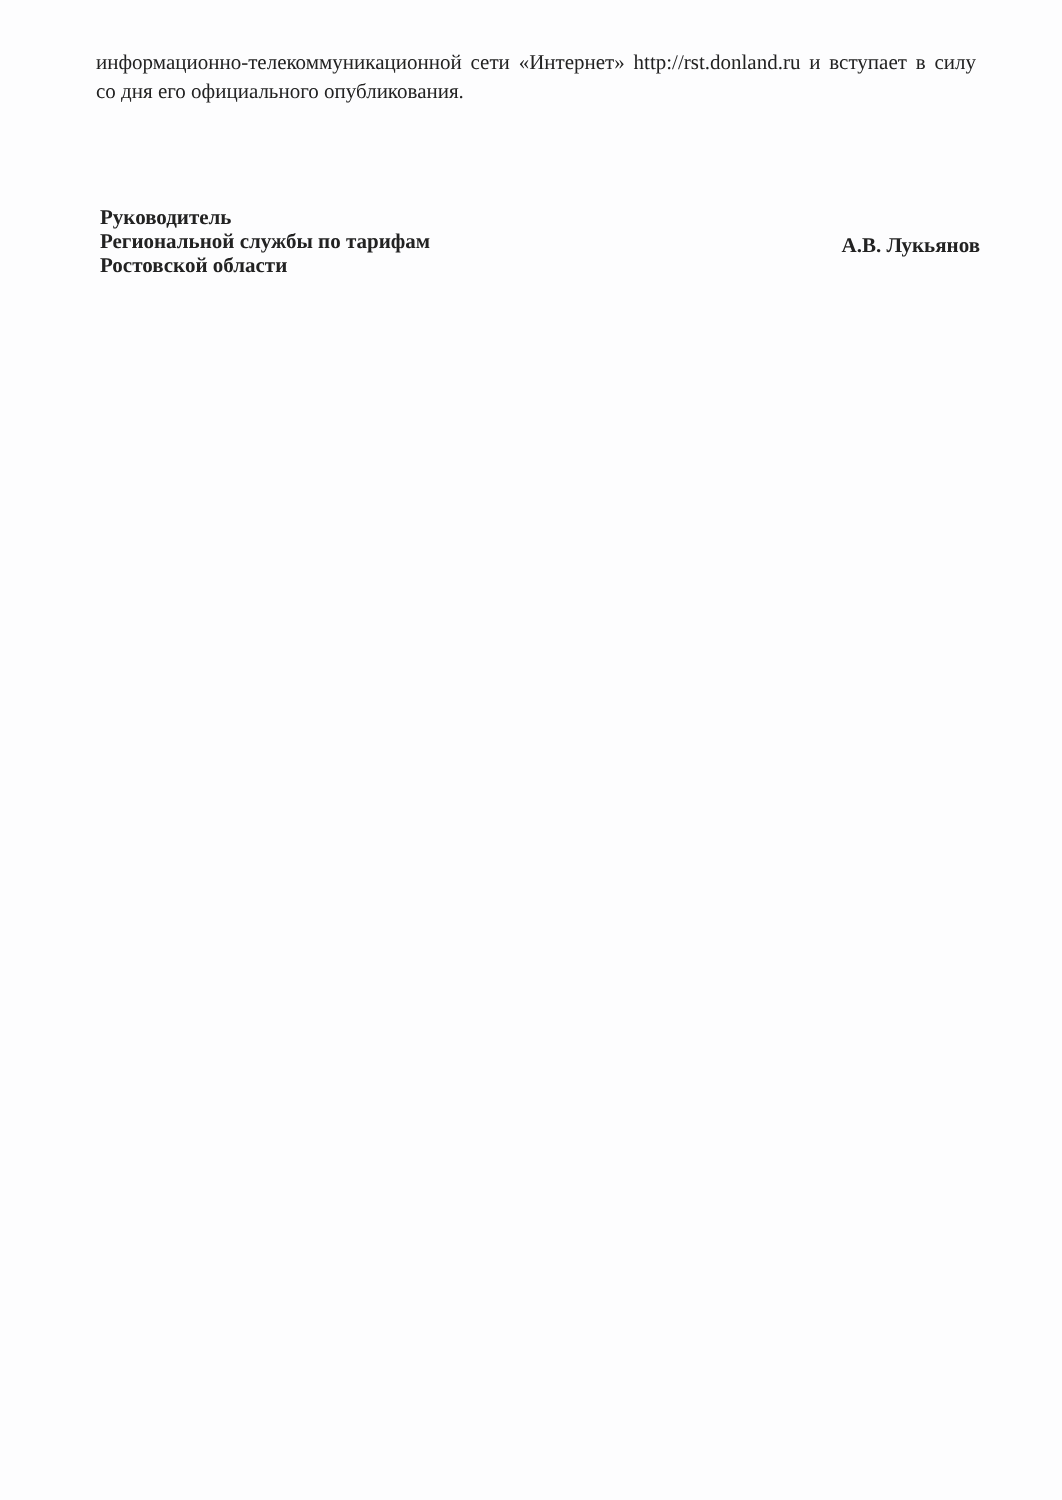информационно-телекоммуникационной сети «Интернет» http://rst.donland.ru и вступает в силу со дня его официального опубликования.
Руководитель
Региональной службы по тарифам
Ростовской области
А.В. Лукьянов